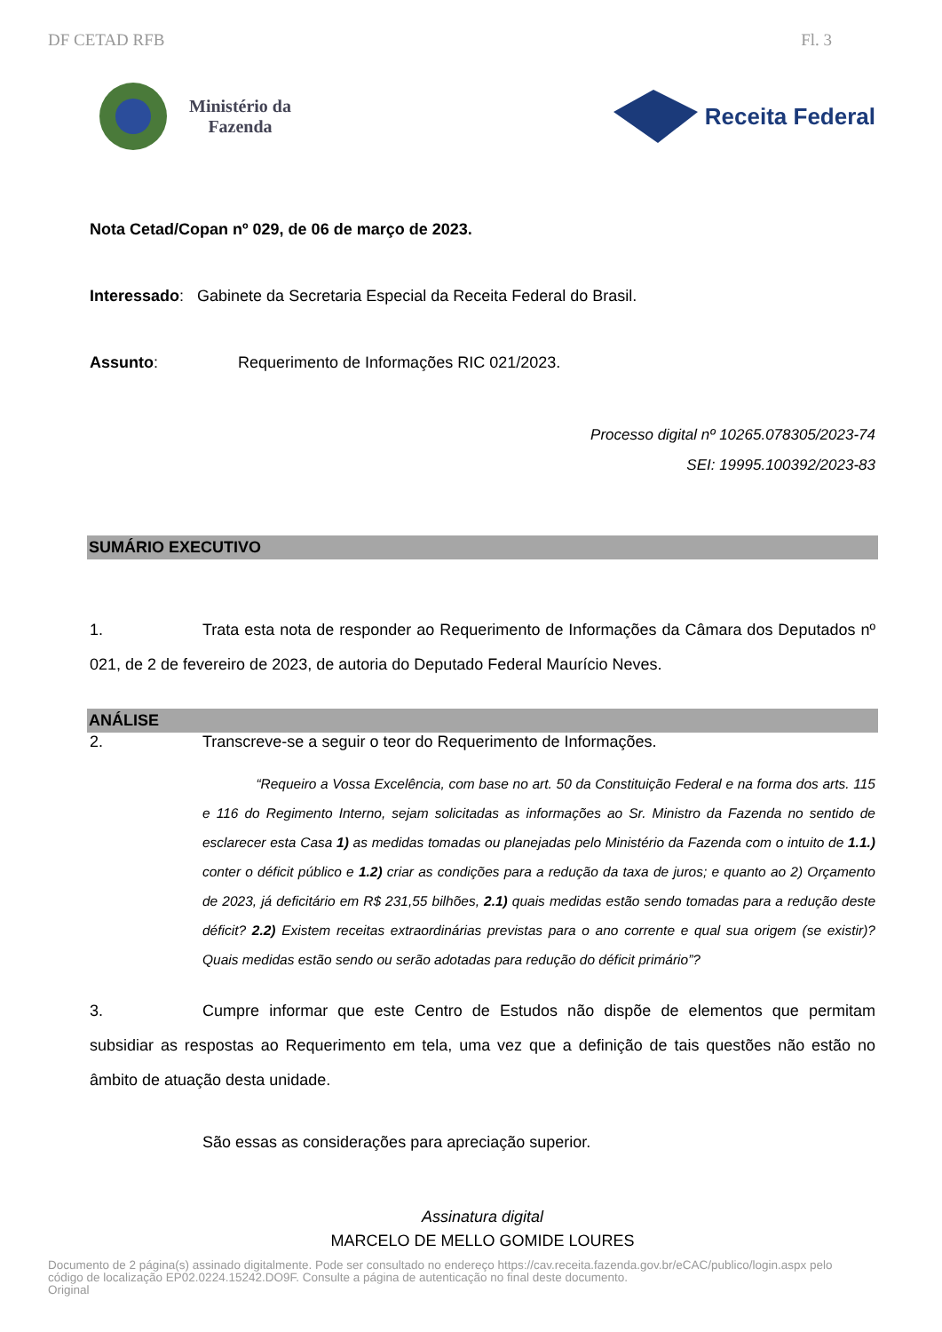DF CETAD RFB Fl. 3
Ministério da
Fazenda
Receita Federal
Nota Cetad/Copan nº 029, de 06 de março de 2023.
Interessado: Gabinete da Secretaria Especial da Receita Federal do Brasil.
Assunto: Requerimento de Informações RIC 021/2023.
Processo digital nº 10265.078305/2023-74
SEI: 19995.100392/2023-83
SUMÁRIO EXECUTIVO
1. Trata esta nota de responder ao Requerimento de Informações da Câmara dos Deputados nº 021, de 2 de fevereiro de 2023, de autoria do Deputado Federal Maurício Neves.
ANÁLISE
2. Transcreve-se a seguir o teor do Requerimento de Informações.
“Requeiro a Vossa Excelência, com base no art. 50 da Constituição Federal e na forma dos arts. 115 e 116 do Regimento Interno, sejam solicitadas as informações ao Sr. Ministro da Fazenda no sentido de esclarecer esta Casa 1) as medidas tomadas ou planejadas pelo Ministério da Fazenda com o intuito de 1.1.) conter o déficit público e 1.2) criar as condições para a redução da taxa de juros; e quanto ao 2) Orçamento de 2023, já deficitário em R$ 231,55 bilhões, 2.1) quais medidas estão sendo tomadas para a redução deste déficit? 2.2) Existem receitas extraordinárias previstas para o ano corrente e qual sua origem (se existir)? Quais medidas estão sendo ou serão adotadas para redução do déficit primário”?
3. Cumpre informar que este Centro de Estudos não dispõe de elementos que permitam subsidiar as respostas ao Requerimento em tela, uma vez que a definição de tais questões não estão no âmbito de atuação desta unidade.
São essas as considerações para apreciação superior.
Assinatura digital
MARCELO DE MELLO GOMIDE LOURES
Documento de 2 página(s) assinado digitalmente. Pode ser consultado no endereço https://cav.receita.fazenda.gov.br/eCAC/publico/login.aspx pelo
código de localização EP02.0224.15242.DO9F. Consulte a página de autenticação no final deste documento.
Original